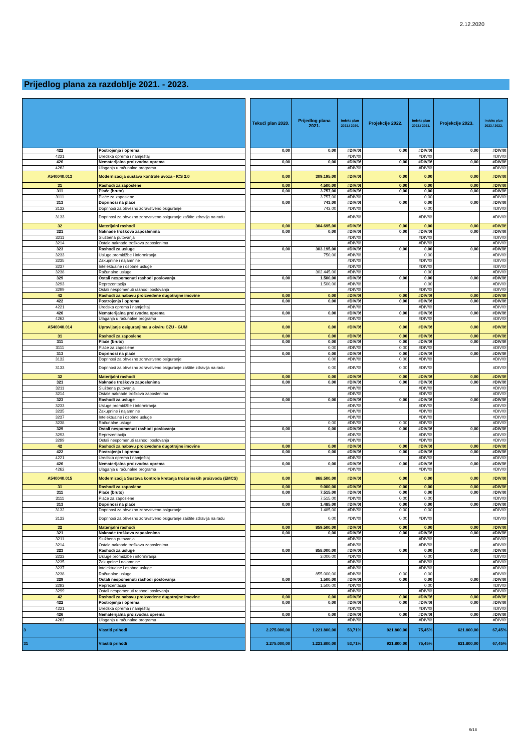2.12.2020
Prijedlog plana za razdoblje 2021. - 2023.
| | | | Tekući plan 2020. | Prijedlog plana 2021. | Indeks plan 2021./ 2020. | Projekcije 2022. | Indeks plan 2022./ 2021. | Projekcije 2023. | Indeks plan 2023./ 2022. |
| --- | --- | --- | --- | --- | --- | --- | --- | --- | --- |
| 422 | Postrojenja i oprema | | 0,00 | 0,00 | #DIV/0! | 0,00 | #DIV/0! | 0,00 | #DIV/0! |
| 4221 | Uredska oprema i namještaj | | | | #DIV/0! | | #DIV/0! | | #DIV/0! |
| 426 | Nematerijalna proizvodna oprema | | 0,00 | 0,00 | #DIV/0! | 0,00 | #DIV/0! | 0,00 | #DIV/0! |
| 4262 | Ulaganja u računalne programa | | | | #DIV/0! | | #DIV/0! | | #DIV/0! |
| A540040.013 | Modernizacija sustava kontrole uvoza - ICS 2.0 | | 0,00 | 309.195,00 | #DIV/0! | 0,00 | 0,00 | 0,00 | #DIV/0! |
| 31 | Rashodi za zaposlene | | 0,00 | 4.500,00 | #DIV/0! | 0,00 | 0,00 | 0,00 | #DIV/0! |
| 311 | Plaće (bruto) | | 0,00 | 3.757,00 | #DIV/0! | 0,00 | 0,00 | 0,00 | #DIV/0! |
| 3111 | Plaće za zaposlene | | | 3.757,00 | #DIV/0! | | 0,00 | | #DIV/0! |
| 313 | Doprinosi na plaće | | 0,00 | 743,00 | #DIV/0! | 0,00 | 0,00 | 0,00 | #DIV/0! |
| 3132 | Doprinosi za obvezno zdravstveno osiguranje | | | 743,00 | #DIV/0! | | 0,00 | | #DIV/0! |
| 3133 | Doprinosi za obvezno zdravstveno osiguranje zaštite zdravlja na radu | | | | #DIV/0! | | #DIV/0! | | #DIV/0! |
| 32 | Materijalni rashodi | | 0,00 | 304.695,00 | #DIV/0! | 0,00 | 0,00 | 0,00 | #DIV/0! |
| 321 | Naknade troškova zaposlenima | | 0,00 | 0,00 | #DIV/0! | 0,00 | #DIV/0! | 0,00 | #DIV/0! |
| 3211 | Službena putovanja | | | | #DIV/0! | | #DIV/0! | | #DIV/0! |
| 3214 | Ostale naknade troškova zaposlenima | | | | #DIV/0! | | #DIV/0! | | #DIV/0! |
| 323 | Rashodi za usluge | | 0,00 | 303.195,00 | #DIV/0! | 0,00 | 0,00 | 0,00 | #DIV/0! |
| 3233 | Usluge promidžbe i informiranja | | | 750,00 | #DIV/0! | | 0,00 | | #DIV/0! |
| 3235 | Zakupnine i najamnine | | | | #DIV/0! | | #DIV/0! | | #DIV/0! |
| 3237 | Intelektualne i osobne usluge | | | | #DIV/0! | | #DIV/0! | | #DIV/0! |
| 3238 | Računalne usluge | | | 302.445,00 | #DIV/0! | | 0,00 | | #DIV/0! |
| 329 | Ostali nespomenuti rashodi poslovanja | | 0,00 | 1.500,00 | #DIV/0! | 0,00 | 0,00 | 0,00 | #DIV/0! |
| 3293 | Reprezentacija | | | 1.500,00 | #DIV/0! | | 0,00 | | #DIV/0! |
| 3299 | Ostali nespomenuti rashodi poslovanja | | | | #DIV/0! | | #DIV/0! | | #DIV/0! |
| 42 | Rashodi za nabavu proizvedene dugotrajne imovine | | 0,00 | 0,00 | #DIV/0! | 0,00 | #DIV/0! | 0,00 | #DIV/0! |
| 422 | Postrojenja i oprema | | 0,00 | 0,00 | #DIV/0! | 0,00 | #DIV/0! | 0,00 | #DIV/0! |
| 4221 | Uredska oprema i namještaj | | | | #DIV/0! | | #DIV/0! | | #DIV/0! |
| 426 | Nematerijalna proizvodna oprema | | 0,00 | 0,00 | #DIV/0! | 0,00 | #DIV/0! | 0,00 | #DIV/0! |
| 4262 | Ulaganja u računalne programa | | | | #DIV/0! | | #DIV/0! | | #DIV/0! |
| A540040.014 | Upravljanje osiguranjima u okviru CZU - GUM | | 0,00 | 0,00 | #DIV/0! | 0,00 | #DIV/0! | 0,00 | #DIV/0! |
| 31 | Rashodi za zaposlene | | 0,00 | 0,00 | #DIV/0! | 0,00 | #DIV/0! | 0,00 | #DIV/0! |
| 311 | Plaće (bruto) | | 0,00 | 0,00 | #DIV/0! | 0,00 | #DIV/0! | 0,00 | #DIV/0! |
| 3111 | Plaće za zaposlene | | | 0,00 | #DIV/0! | 0,00 | #DIV/0! | | #DIV/0! |
| 313 | Doprinosi na plaće | | 0,00 | 0,00 | #DIV/0! | 0,00 | #DIV/0! | 0,00 | #DIV/0! |
| 3132 | Doprinosi za obvezno zdravstveno osiguranje | | | 0,00 | #DIV/0! | 0,00 | #DIV/0! | | #DIV/0! |
| 3133 | Doprinosi za obvezno zdravstveno osiguranje zaštite zdravlja na radu | | | 0,00 | #DIV/0! | 0,00 | #DIV/0! | | #DIV/0! |
| 32 | Materijalni rashodi | | 0,00 | 0,00 | #DIV/0! | 0,00 | #DIV/0! | 0,00 | #DIV/0! |
| 321 | Naknade troškova zaposlenima | | 0,00 | 0,00 | #DIV/0! | 0,00 | #DIV/0! | 0,00 | #DIV/0! |
| 3211 | Službena putovanja | | | | #DIV/0! | | #DIV/0! | | #DIV/0! |
| 3214 | Ostale naknade troškova zaposlenima | | | | #DIV/0! | | #DIV/0! | | #DIV/0! |
| 323 | Rashodi za usluge | | 0,00 | 0,00 | #DIV/0! | 0,00 | #DIV/0! | 0,00 | #DIV/0! |
| 3233 | Usluge promidžbe i informiranja | | | | #DIV/0! | | #DIV/0! | | #DIV/0! |
| 3235 | Zakupnine i najamnine | | | | #DIV/0! | | #DIV/0! | | #DIV/0! |
| 3237 | Intelektualne i osobne usluge | | | | #DIV/0! | | #DIV/0! | | #DIV/0! |
| 3238 | Računalne usluge | | | 0,00 | #DIV/0! | 0,00 | #DIV/0! | | #DIV/0! |
| 329 | Ostali nespomenuti rashodi poslovanja | | 0,00 | 0,00 | #DIV/0! | 0,00 | #DIV/0! | 0,00 | #DIV/0! |
| 3293 | Reprezentacija | | | | #DIV/0! | | #DIV/0! | | #DIV/0! |
| 3299 | Ostali nespomenuti rashodi poslovanja | | | | #DIV/0! | | #DIV/0! | | #DIV/0! |
| 42 | Rashodi za nabavu proizvedene dugotrajne imovine | | 0,00 | 0,00 | #DIV/0! | 0,00 | #DIV/0! | 0,00 | #DIV/0! |
| 422 | Postrojenja i oprema | | 0,00 | 0,00 | #DIV/0! | 0,00 | #DIV/0! | 0,00 | #DIV/0! |
| 4221 | Uredska oprema i namještaj | | | | #DIV/0! | | #DIV/0! | | #DIV/0! |
| 426 | Nematerijalna proizvodna oprema | | 0,00 | 0,00 | #DIV/0! | 0,00 | #DIV/0! | 0,00 | #DIV/0! |
| 4262 | Ulaganja u računalne programa | | | | #DIV/0! | | #DIV/0! | | #DIV/0! |
| A540040.015 | Modernizacija Sustava kontrole kretanja trošarinskih proizvoda (EMCS) | | 0,00 | 868.500,00 | #DIV/0! | 0,00 | 0,00 | 0,00 | #DIV/0! |
| 31 | Rashodi za zaposlene | | 0,00 | 9.000,00 | #DIV/0! | 0,00 | 0,00 | 0,00 | #DIV/0! |
| 311 | Plaće (bruto) | | 0,00 | 7.515,00 | #DIV/0! | 0,00 | 0,00 | 0,00 | #DIV/0! |
| 3111 | Plaće za zaposlene | | | 7.515,00 | #DIV/0! | 0,00 | 0,00 | | #DIV/0! |
| 313 | Doprinosi na plaće | | 0,00 | 1.485,00 | #DIV/0! | 0,00 | 0,00 | 0,00 | #DIV/0! |
| 3132 | Doprinosi za obvezno zdravstveno osiguranje | | | 1.485,00 | #DIV/0! | 0,00 | 0,00 | | #DIV/0! |
| 3133 | Doprinosi za obvezno zdravstveno osiguranje zaštite zdravlja na radu | | | 0,00 | #DIV/0! | 0,00 | #DIV/0! | | #DIV/0! |
| 32 | Materijalni rashodi | | 0,00 | 859.500,00 | #DIV/0! | 0,00 | 0,00 | 0,00 | #DIV/0! |
| 321 | Naknade troškova zaposlenima | | 0,00 | 0,00 | #DIV/0! | 0,00 | #DIV/0! | 0,00 | #DIV/0! |
| 3211 | Službena putovanja | | | | #DIV/0! | | #DIV/0! | | #DIV/0! |
| 3214 | Ostale naknade troškova zaposlenima | | | | #DIV/0! | | #DIV/0! | | #DIV/0! |
| 323 | Rashodi za usluge | | 0,00 | 858.000,00 | #DIV/0! | 0,00 | 0,00 | 0,00 | #DIV/0! |
| 3233 | Usluge promidžbe i informiranja | | | 3.000,00 | #DIV/0! | | 0,00 | | #DIV/0! |
| 3235 | Zakupnine i najamnine | | | | #DIV/0! | | #DIV/0! | | #DIV/0! |
| 3237 | Intelektualne i osobne usluge | | | | #DIV/0! | | #DIV/0! | | #DIV/0! |
| 3238 | Računalne usluge | | | 855.000,00 | #DIV/0! | 0,00 | 0,00 | | #DIV/0! |
| 329 | Ostali nespomenuti rashodi poslovanja | | 0,00 | 1.500,00 | #DIV/0! | 0,00 | 0,00 | 0,00 | #DIV/0! |
| 3293 | Reprezentacija | | | 1.500,00 | #DIV/0! | | 0,00 | | #DIV/0! |
| 3299 | Ostali nespomenuti rashodi poslovanja | | | | #DIV/0! | | #DIV/0! | | #DIV/0! |
| 42 | Rashodi za nabavu proizvedene dugotrajne imovine | | 0,00 | 0,00 | #DIV/0! | 0,00 | #DIV/0! | 0,00 | #DIV/0! |
| 422 | Postrojenja i oprema | | 0,00 | 0,00 | #DIV/0! | 0,00 | #DIV/0! | 0,00 | #DIV/0! |
| 4221 | Uredska oprema i namještaj | | | | #DIV/0! | | #DIV/0! | | #DIV/0! |
| 426 | Nematerijalna proizvodna oprema | | 0,00 | 0,00 | #DIV/0! | 0,00 | #DIV/0! | 0,00 | #DIV/0! |
| 4262 | Ulaganja u računalne programa | | | | #DIV/0! | | #DIV/0! | | #DIV/0! |
| 3 | Vlastiti prihodi | | 2.275.000,00 | 1.221.800,00 | 53,71% | 921.800,00 | 75,45% | 621.800,00 | 67,45% |
| 31 | Vlastiti prihodi | | 2.275.000,00 | 1.221.800,00 | 53,71% | 921.800,00 | 75,45% | 621.800,00 | 67,45% |
9/18